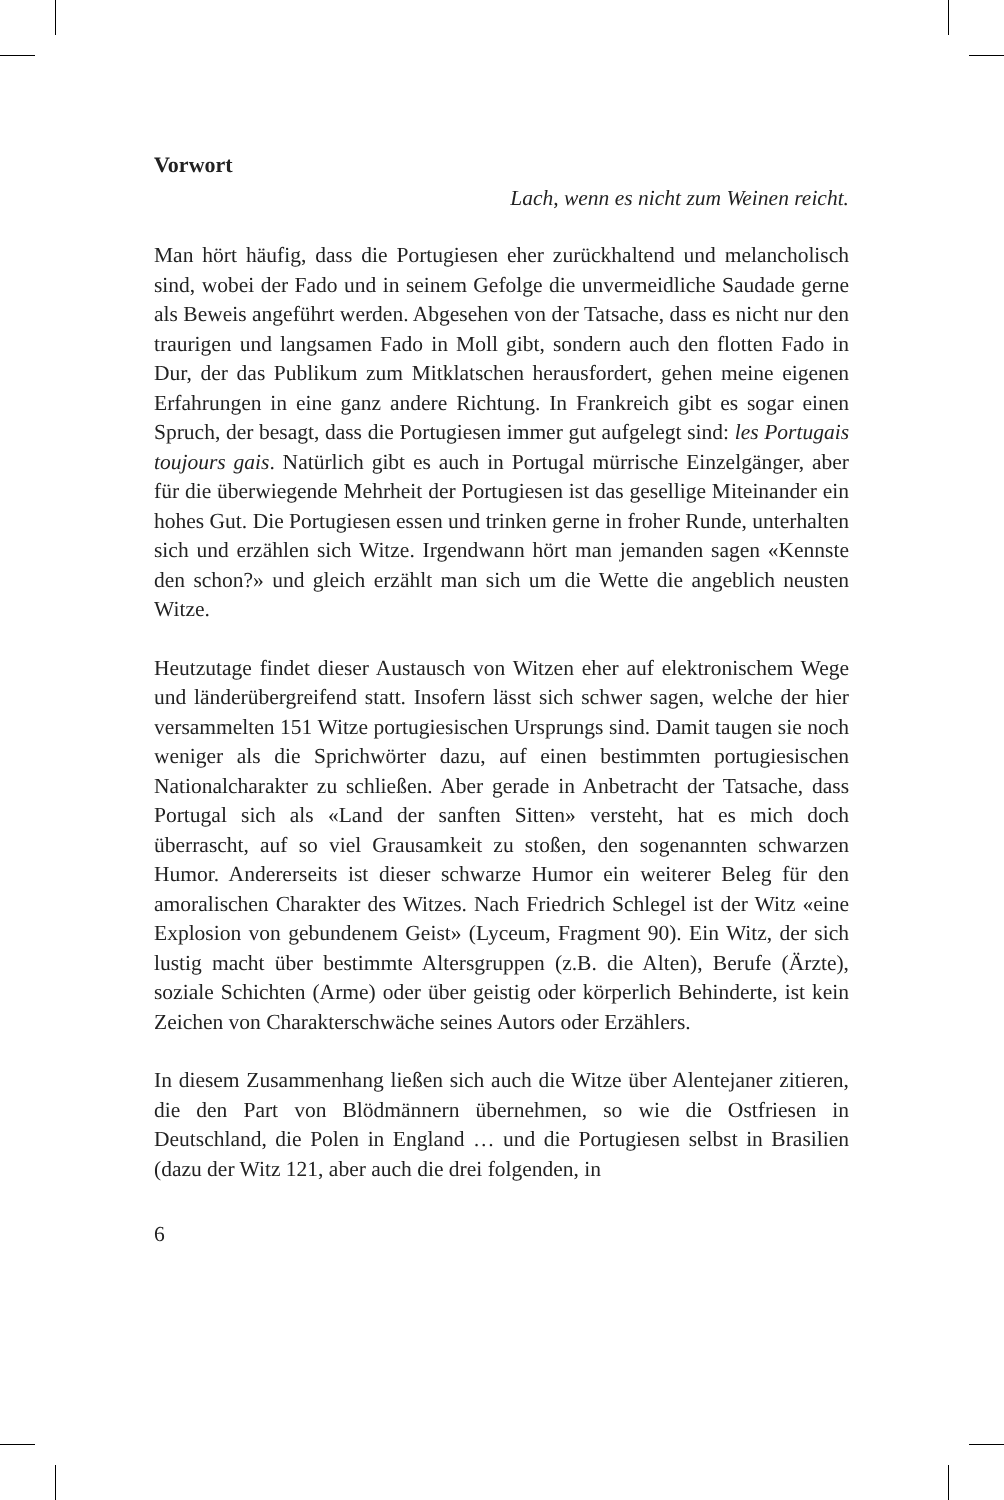Vorwort
Lach, wenn es nicht zum Weinen reicht.
Man hört häufig, dass die Portugiesen eher zurückhaltend und melancholisch sind, wobei der Fado und in seinem Gefolge die unvermeidliche Saudade gerne als Beweis angeführt werden. Abgesehen von der Tatsache, dass es nicht nur den traurigen und langsamen Fado in Moll gibt, sondern auch den flotten Fado in Dur, der das Publikum zum Mitklatschen herausfordert, gehen meine eigenen Erfahrungen in eine ganz andere Richtung. In Frankreich gibt es sogar einen Spruch, der besagt, dass die Portugiesen immer gut aufgelegt sind: les Portugais toujours gais. Natürlich gibt es auch in Portugal mürrische Einzelgänger, aber für die überwiegende Mehrheit der Portugiesen ist das gesellige Miteinander ein hohes Gut. Die Portugiesen essen und trinken gerne in froher Runde, unterhalten sich und erzählen sich Witze. Irgendwann hört man jemanden sagen «Kennste den schon?» und gleich erzählt man sich um die Wette die angeblich neusten Witze.
Heutzutage findet dieser Austausch von Witzen eher auf elektronischem Wege und länderübergreifend statt. Insofern lässt sich schwer sagen, welche der hier versammelten 151 Witze portugiesischen Ursprungs sind. Damit taugen sie noch weniger als die Sprichwörter dazu, auf einen bestimmten portugiesischen Nationalcharakter zu schließen. Aber gerade in Anbetracht der Tatsache, dass Portugal sich als «Land der sanften Sitten» versteht, hat es mich doch überrascht, auf so viel Grausamkeit zu stoßen, den sogenannten schwarzen Humor. Andererseits ist dieser schwarze Humor ein weiterer Beleg für den amoralischen Charakter des Witzes. Nach Friedrich Schlegel ist der Witz «eine Explosion von gebundenem Geist» (Lyceum, Fragment 90). Ein Witz, der sich lustig macht über bestimmte Altersgruppen (z.B. die Alten), Berufe (Ärzte), soziale Schichten (Arme) oder über geistig oder körperlich Behinderte, ist kein Zeichen von Charakterschwäche seines Autors oder Erzählers.
In diesem Zusammenhang ließen sich auch die Witze über Alentejaner zitieren, die den Part von Blödmännern übernehmen, so wie die Ostfriesen in Deutschland, die Polen in England … und die Portugiesen selbst in Brasilien (dazu der Witz 121, aber auch die drei folgenden, in
6